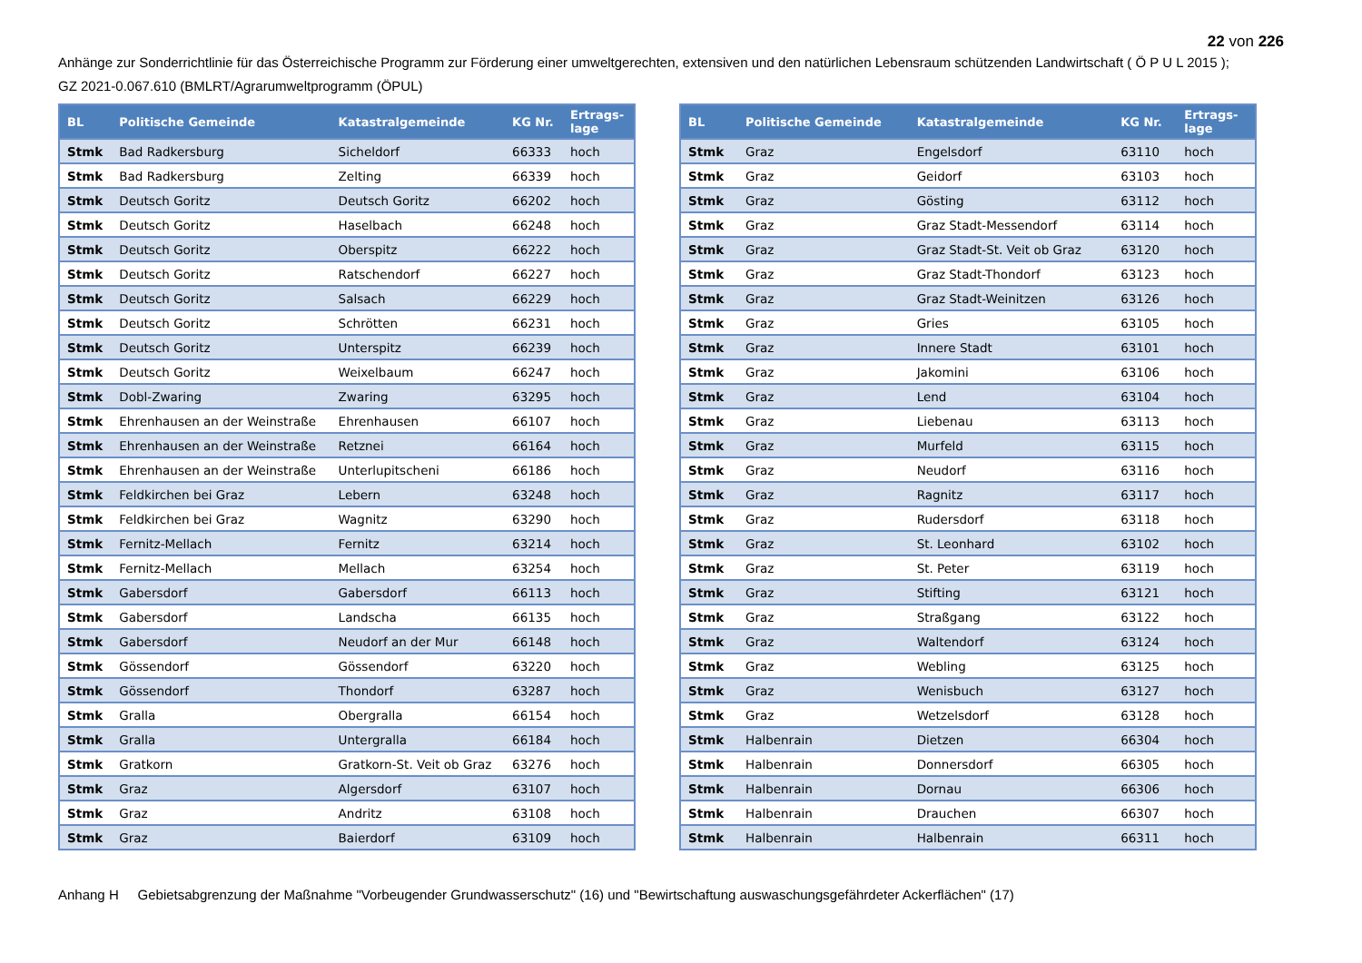22 von 226
Anhänge zur Sonderrichtlinie für das Österreichische Programm zur Förderung einer umweltgerechten, extensiven und den natürlichen Lebensraum schützenden Landwirtschaft ( Ö P U L 2015 );
GZ 2021-0.067.610 (BMLRT/Agrarumweltprogramm (ÖPUL)
| BL | Politische Gemeinde | Katastralgemeinde | KG Nr. | Ertrags- lage |
| --- | --- | --- | --- | --- |
| Stmk | Bad Radkersburg | Sicheldorf | 66333 | hoch |
| Stmk | Bad Radkersburg | Zelting | 66339 | hoch |
| Stmk | Deutsch Goritz | Deutsch Goritz | 66202 | hoch |
| Stmk | Deutsch Goritz | Haselbach | 66248 | hoch |
| Stmk | Deutsch Goritz | Oberspitz | 66222 | hoch |
| Stmk | Deutsch Goritz | Ratschendorf | 66227 | hoch |
| Stmk | Deutsch Goritz | Salsach | 66229 | hoch |
| Stmk | Deutsch Goritz | Schrötten | 66231 | hoch |
| Stmk | Deutsch Goritz | Unterspitz | 66239 | hoch |
| Stmk | Deutsch Goritz | Weixelbaum | 66247 | hoch |
| Stmk | Dobl-Zwaring | Zwaring | 63295 | hoch |
| Stmk | Ehrenhausen an der Weinstraße | Ehrenhausen | 66107 | hoch |
| Stmk | Ehrenhausen an der Weinstraße | Retznei | 66164 | hoch |
| Stmk | Ehrenhausen an der Weinstraße | Unterlupitscheni | 66186 | hoch |
| Stmk | Feldkirchen bei Graz | Lebern | 63248 | hoch |
| Stmk | Feldkirchen bei Graz | Wagnitz | 63290 | hoch |
| Stmk | Fernitz-Mellach | Fernitz | 63214 | hoch |
| Stmk | Fernitz-Mellach | Mellach | 63254 | hoch |
| Stmk | Gabersdorf | Gabersdorf | 66113 | hoch |
| Stmk | Gabersdorf | Landscha | 66135 | hoch |
| Stmk | Gabersdorf | Neudorf an der Mur | 66148 | hoch |
| Stmk | Gössendorf | Gössendorf | 63220 | hoch |
| Stmk | Gössendorf | Thondorf | 63287 | hoch |
| Stmk | Gralla | Obergralla | 66154 | hoch |
| Stmk | Gralla | Untergralla | 66184 | hoch |
| Stmk | Gratkorn | Gratkorn-St. Veit ob Graz | 63276 | hoch |
| Stmk | Graz | Algersdorf | 63107 | hoch |
| Stmk | Graz | Andritz | 63108 | hoch |
| Stmk | Graz | Baierdorf | 63109 | hoch |
| BL | Politische Gemeinde | Katastralgemeinde | KG Nr. | Ertrags- lage |
| --- | --- | --- | --- | --- |
| Stmk | Graz | Engelsdorf | 63110 | hoch |
| Stmk | Graz | Geidorf | 63103 | hoch |
| Stmk | Graz | Gösting | 63112 | hoch |
| Stmk | Graz | Graz Stadt-Messendorf | 63114 | hoch |
| Stmk | Graz | Graz Stadt-St. Veit ob Graz | 63120 | hoch |
| Stmk | Graz | Graz Stadt-Thondorf | 63123 | hoch |
| Stmk | Graz | Graz Stadt-Weinitzen | 63126 | hoch |
| Stmk | Graz | Gries | 63105 | hoch |
| Stmk | Graz | Innere Stadt | 63101 | hoch |
| Stmk | Graz | Jakomini | 63106 | hoch |
| Stmk | Graz | Lend | 63104 | hoch |
| Stmk | Graz | Liebenau | 63113 | hoch |
| Stmk | Graz | Murfeld | 63115 | hoch |
| Stmk | Graz | Neudorf | 63116 | hoch |
| Stmk | Graz | Ragnitz | 63117 | hoch |
| Stmk | Graz | Rudersdorf | 63118 | hoch |
| Stmk | Graz | St. Leonhard | 63102 | hoch |
| Stmk | Graz | St. Peter | 63119 | hoch |
| Stmk | Graz | Stifting | 63121 | hoch |
| Stmk | Graz | Straßgang | 63122 | hoch |
| Stmk | Graz | Waltendorf | 63124 | hoch |
| Stmk | Graz | Webling | 63125 | hoch |
| Stmk | Graz | Wenisbuch | 63127 | hoch |
| Stmk | Graz | Wetzelsdorf | 63128 | hoch |
| Stmk | Halbenrain | Dietzen | 66304 | hoch |
| Stmk | Halbenrain | Donnersdorf | 66305 | hoch |
| Stmk | Halbenrain | Dornau | 66306 | hoch |
| Stmk | Halbenrain | Drauchen | 66307 | hoch |
| Stmk | Halbenrain | Halbenrain | 66311 | hoch |
Anhang H Gebietsabgrenzung der Maßnahme "Vorbeugender Grundwasserschutz" (16) und "Bewirtschaftung auswaschungsgefährdeter Ackerflächen" (17)